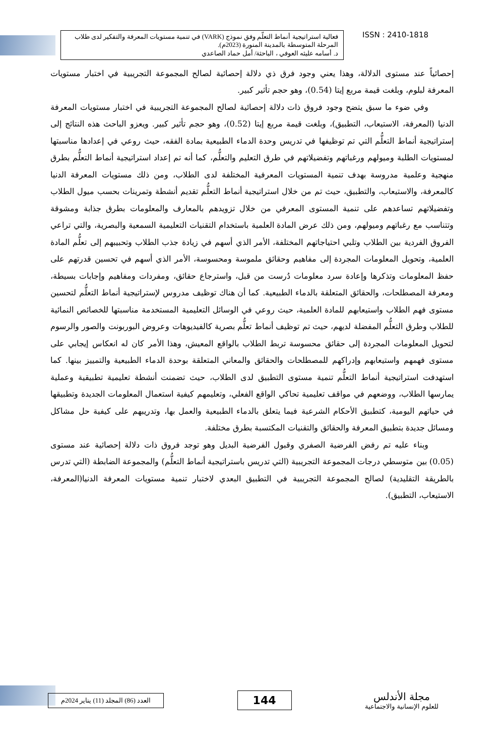فعالية استراتيجية أنماط التعلّم وفق نموذج (VARK) في تنمية مستويات المعرفة والتفكير لدى طلاب المرحلة المتوسطة بالمدينة المنورة (2023م).
د. أسامه عليثه العوفي ، الباحثة/ أمل حماد الصاعدي
ISSN : 2410-1818
إحصائياً عند مستوى الدلالة، وهذا يعني وجود فرق ذي دلالة إحصائية لصالح المجموعة التجريبية في اختبار مستويات المعرفة لبلوم، وبلغت قيمة مربع إيتا (0.54)، وهو حجم تأثير كبير.
وفي ضوء ما سبق يتضح وجود فروق ذات دلالة إحصائية لصالح المجموعة التجريبية في اختبار مستويات المعرفة الدنيا (المعرفة، الاستيعاب، التطبيق)، وبلغت قيمة مربع إيتا (0.52)، وهو حجم تأثير كبير. ويعزو الباحث هذه النتائج إلى إستراتيجية أنماط التعلُّم التي تم توظيفها في تدريس وحدة الدماء الطبيعية بمادة الفقه، حيث روعي في إعدادها مناسبتها لمستويات الطلبة وميولهم ورغباتهم وتفضيلاتهم في طرق التعليم والتعلُّم، كما أنه تم إعداد استراتيجية أنماط التعلُّم بطرق منهجية وعلمية مدروسة بهدف تنمية المستويات المعرفية المختلفة لدى الطلاب، ومن ذلك مستويات المعرفة الدنيا كالمعرفة، والاستيعاب، والتطبيق، حيث تم من خلال استراتيجية أنماط التعلُّم تقديم أنشطة وتمرينات بحسب ميول الطلاب وتفضيلاتهم تساعدهم على تنمية المستوى المعرفي من خلال تزويدهم بالمعارف والمعلومات بطرق جذابة ومشوقة وتتناسب مع رغباتهم وميولهم، ومن ذلك عرض المادة العلمية باستخدام التقنيات التعليمية السمعية والبصرية، والتي تراعي الفروق الفردية بين الطلاب وتلبي احتياجاتهم المختلفة، الأمر الذي أسهم في زيادة جذب الطلاب وتحبيبهم إلى تعلُّم المادة العلمية، وتحويل المعلومات المجردة إلى مفاهيم وحقائق ملموسة ومحسوسة، الأمر الذي أسهم في تحسين قدرتهم على حفظ المعلومات وتذكرها وإعادة سرد معلومات دُرست من قبل، واسترجاع حقائق، ومفردات ومفاهيم وإجابات بسيطة، ومعرفة المصطلحات، والحقائق المتعلقة بالدماء الطبيعية. كما أن هناك توظيف مدروس لإستراتيجية أنماط التعلُّم لتحسين مستوى فهم الطلاب واستيعابهم للمادة العلمية، حيث روعي في الوسائل التعليمية المستخدمة مناسبتها للخصائص النمائية للطلاب وطرق التعلُّم المفضلة لديهم، حيث تم توظيف أنماط تعلُّم بصرية كالفيديوهات وعروض البوربونت والصور والرسوم لتحويل المعلومات المجردة إلى حقائق محسوسة تربط الطلاب بالواقع المعيش، وهذا الأمر كان له انعكاس إيجابي على مستوى فهمهم واستيعابهم وإدراكهم للمصطلحات والحقائق والمعاني المتعلقة بوحدة الدماء الطبيعية والتمييز بينها. كما استهدفت استراتيجية أنماط التعلُّم تنمية مستوى التطبيق لدى الطلاب، حيث تضمنت أنشطة تعليمية تطبيقية وعملية يمارسها الطلاب، ووضعهم في مواقف تعليمية تحاكي الواقع الفعلي، وتعليمهم كيفية استعمال المعلومات الجديدة وتطبيقها في حياتهم اليومية، كتطبيق الأحكام الشرعية فيما يتعلق بالدماء الطبيعية والعمل بها، وتدريبهم على كيفية حل مشاكل ومسائل جديدة بتطبيق المعرفة والحقائق والتقنيات المكتسبة بطرق مختلفة.
وبناء عليه تم رفض الفرضية الصفري وقبول الفرضية البديل وهو توجد فروق ذات دلالة إحصائية عند مستوى (0.05) بين متوسطي درجات المجموعة التجريبية (التي تدريس باستراتيجية أنماط التعلُّم) والمجموعة الضابطة (التي تدرس بالطريقة التقليدية) لصالح المجموعة التجريبية في التطبيق البعدي لاختبار تنمية مستويات المعرفة الدنيا(المعرفة، الاستيعاب، التطبيق).
العدد (86) المجلد (11) يناير 2024م
144
مجلة الأندلس
للعلوم الإنسانية والاجتماعية